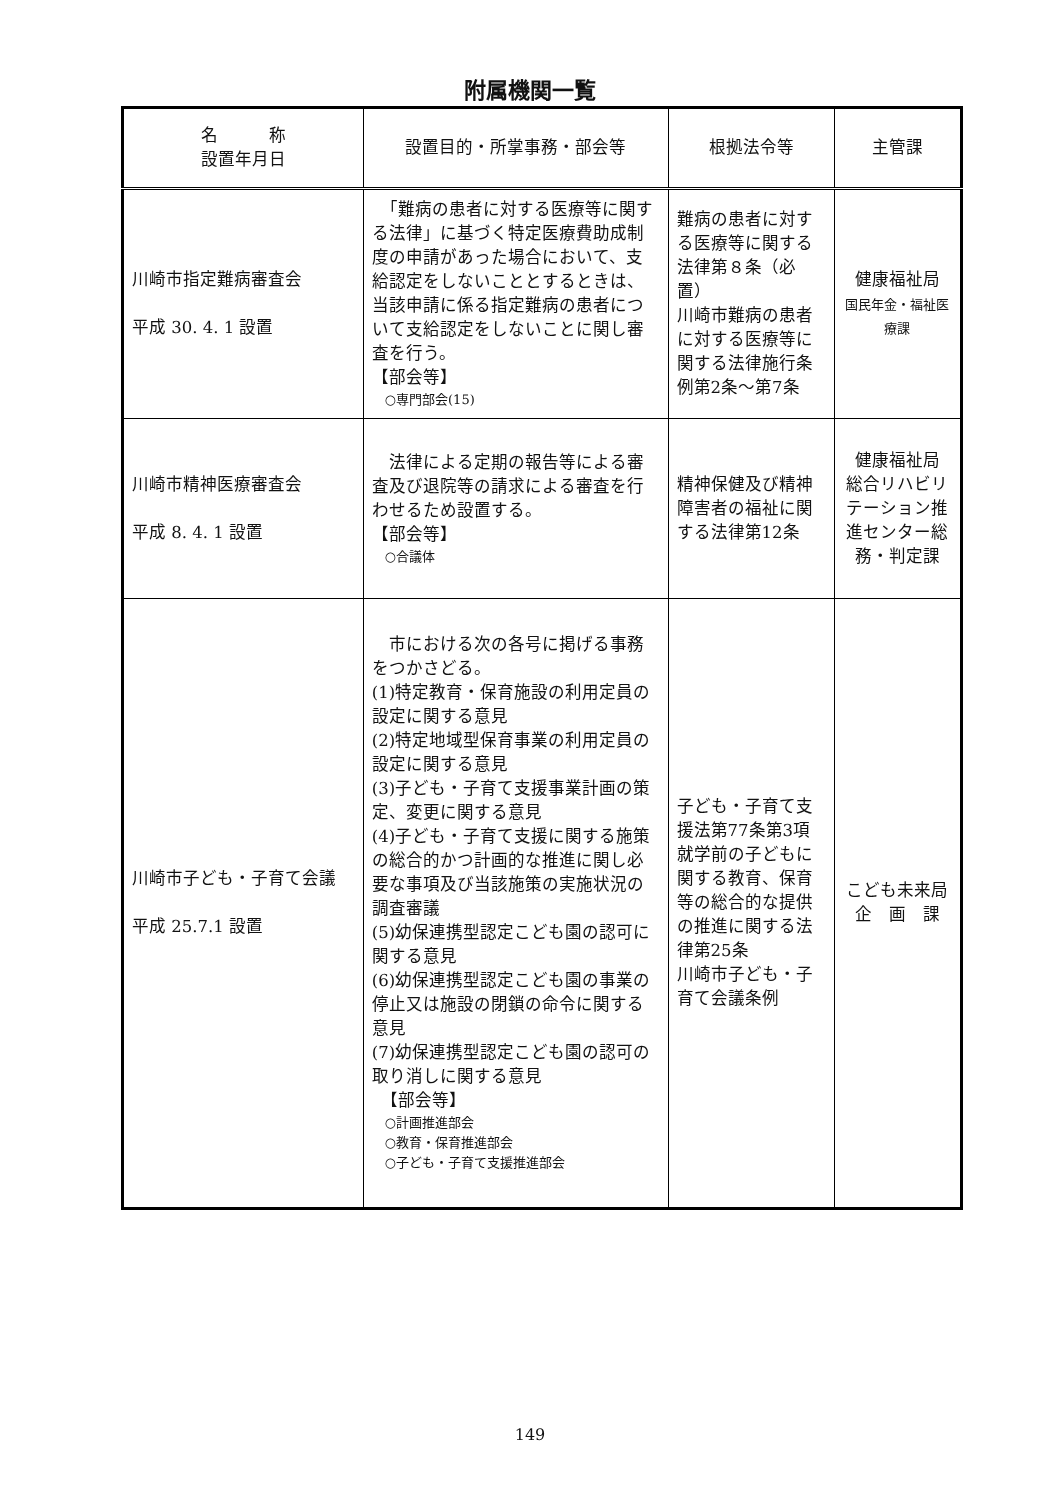附属機関一覧
| 名 称 設置年月日 | 設置目的・所掌事務・部会等 | 根拠法令等 | 主管課 |
| --- | --- | --- | --- |
| 川崎市指定難病審査会 平成 30. 4. 1 設置 | 「難病の患者に対する医療等に関する法律」に基づく特定医療費助成制度の申請があった場合において、支給認定をしないこととするときは、当該申請に係る指定難病の患者について支給認定をしないことに関し審査を行う。 【部会等】 ○専門部会(15) | 難病の患者に対する医療等に関する法律第８条（必置） 川崎市難病の患者に対する医療等に関する法律施行条例第2条～第7条 | 健康福祉局 国民年金・福祉医療課 |
| 川崎市精神医療審査会 平成 8. 4. 1 設置 | 法律による定期の報告等による審査及び退院等の請求による審査を行わせるため設置する。 【部会等】 ○合議体 | 精神保健及び精神障害者の福祉に関する法律第12条 | 健康福祉局 総合リハビリテーション推進センター総務・判定課 |
| 川崎市子ども・子育て会議 平成 25.7.1 設置 | 市における次の各号に掲げる事務をつかさどる。 (1)特定教育・保育施設の利用定員の設定に関する意見 (2)特定地域型保育事業の利用定員の設定に関する意見 (3)子ども・子育て支援事業計画の策定、変更に関する意見 (4)子ども・子育て支援に関する施策の総合的かつ計画的な推進に関し必要な事項及び当該施策の実施状況の調査審議 (5)幼保連携型認定こども園の認可に関する意見 (6)幼保連携型認定こども園の事業の停止又は施設の閉鎖の命令に関する意見 (7)幼保連携型認定こども園の認可の取り消しに関する意見 【部会等】 ○計画推進部会 ○教育・保育推進部会 ○子ども・子育て支援推進部会 | 子ども・子育て支援法第77条第3項 就学前の子どもに関する教育、保育等の総合的な提供の推進に関する法律第25条 川崎市子ども・子育て会議条例 | こども未来局 企 画 課 |
149